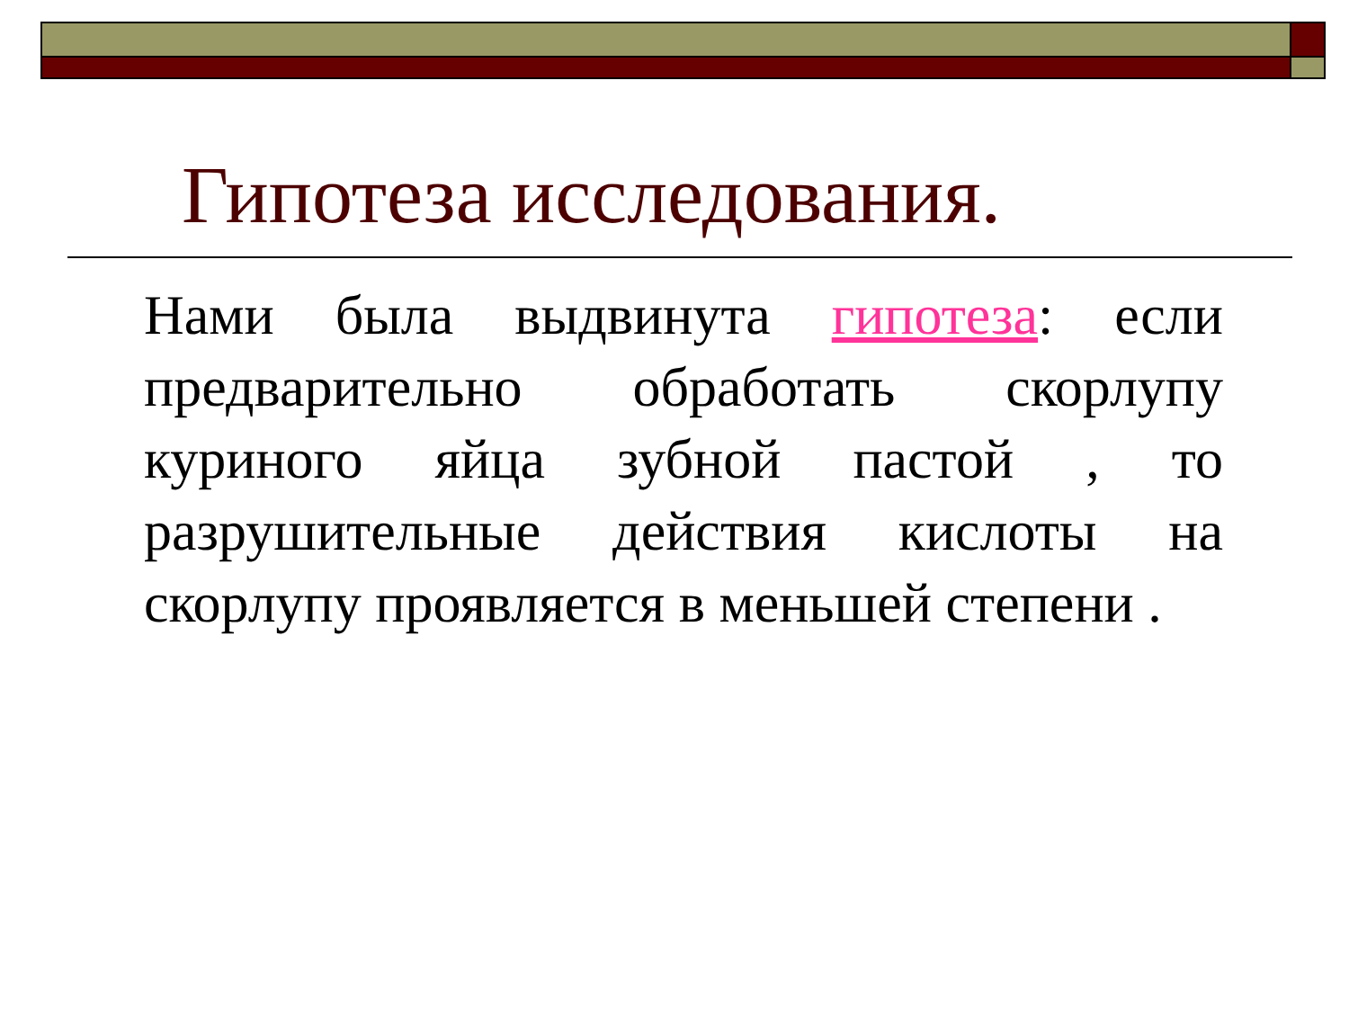Гипотеза исследования.
Нами была выдвинута гипотеза: если предварительно обработать скорлупу куриного яйца зубной пастой , то разрушительные действия кислоты на скорлупу проявляется в меньшей степени .